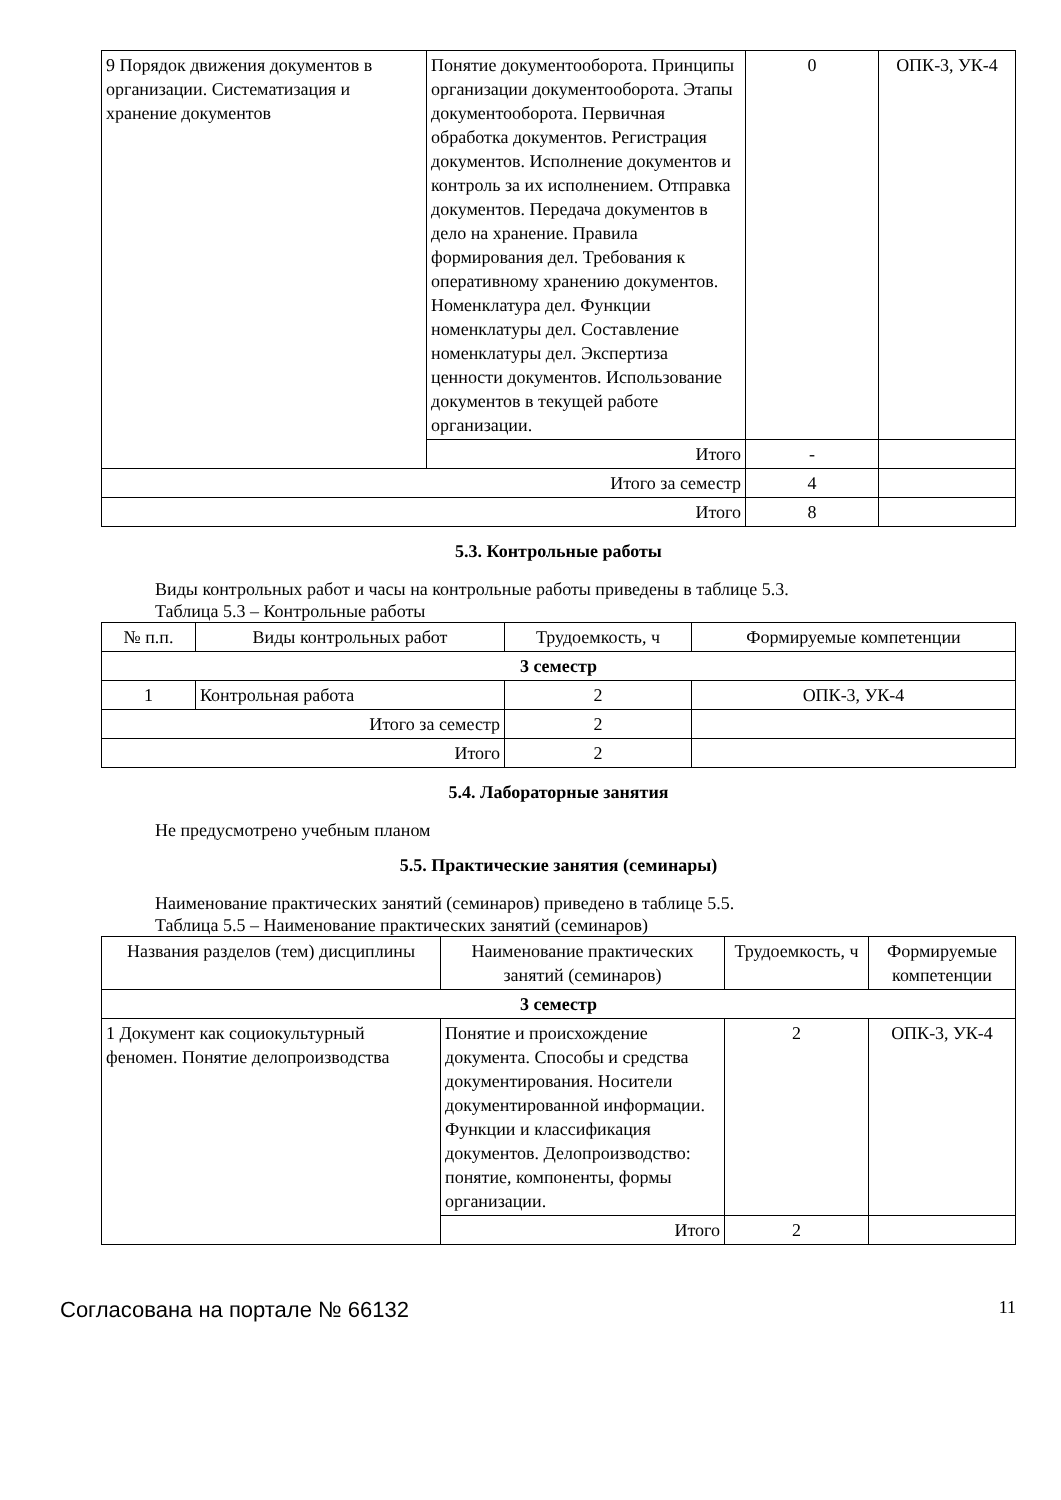| 9 Порядок движения документов в организации. Систематизация и хранение документов | Понятие документооборота. Принципы организации документооборота. Этапы документооборота. Первичная обработка документов. Регистрация документов. Исполнение документов и контроль за их исполнением. Отправка документов. Передача документов в дело на хранение. Правила формирования дел. Требования к оперативному хранению документов. Номенклатура дел. Функции номенклатуры дел. Составление номенклатуры дел. Экспертиза ценности документов. Использование документов в текущей работе организации. | 0 | ОПК-3, УК-4 |
| | Итого | - | |
| Итого за семестр | | 4 | |
| Итого | | 8 | |
5.3. Контрольные работы
Виды контрольных работ и часы на контрольные работы приведены в таблице 5.3.
Таблица 5.3 – Контрольные работы
| № п.п. | Виды контрольных работ | Трудоемкость, ч | Формируемые компетенции |
| --- | --- | --- | --- |
| 3 семестр | | | |
| 1 | Контрольная работа | 2 | ОПК-3, УК-4 |
| Итого за семестр | | 2 | |
| Итого | | 2 | |
5.4. Лабораторные занятия
Не предусмотрено учебным планом
5.5. Практические занятия (семинары)
Наименование практических занятий (семинаров) приведено в таблице 5.5.
Таблица 5.5 – Наименование практических занятий (семинаров)
| Названия разделов (тем) дисциплины | Наименование практических занятий (семинаров) | Трудоемкость, ч | Формируемые компетенции |
| --- | --- | --- | --- |
| 3 семестр | | | |
| 1 Документ как социокультурный феномен. Понятие делопроизводства | Понятие и происхождение документа. Способы и средства документирования. Носители документированной информации. Функции и классификация документов. Делопроизводство: понятие, компоненты, формы организации. | 2 | ОПК-3, УК-4 |
| | Итого | 2 | |
Согласована на портале № 66132 11